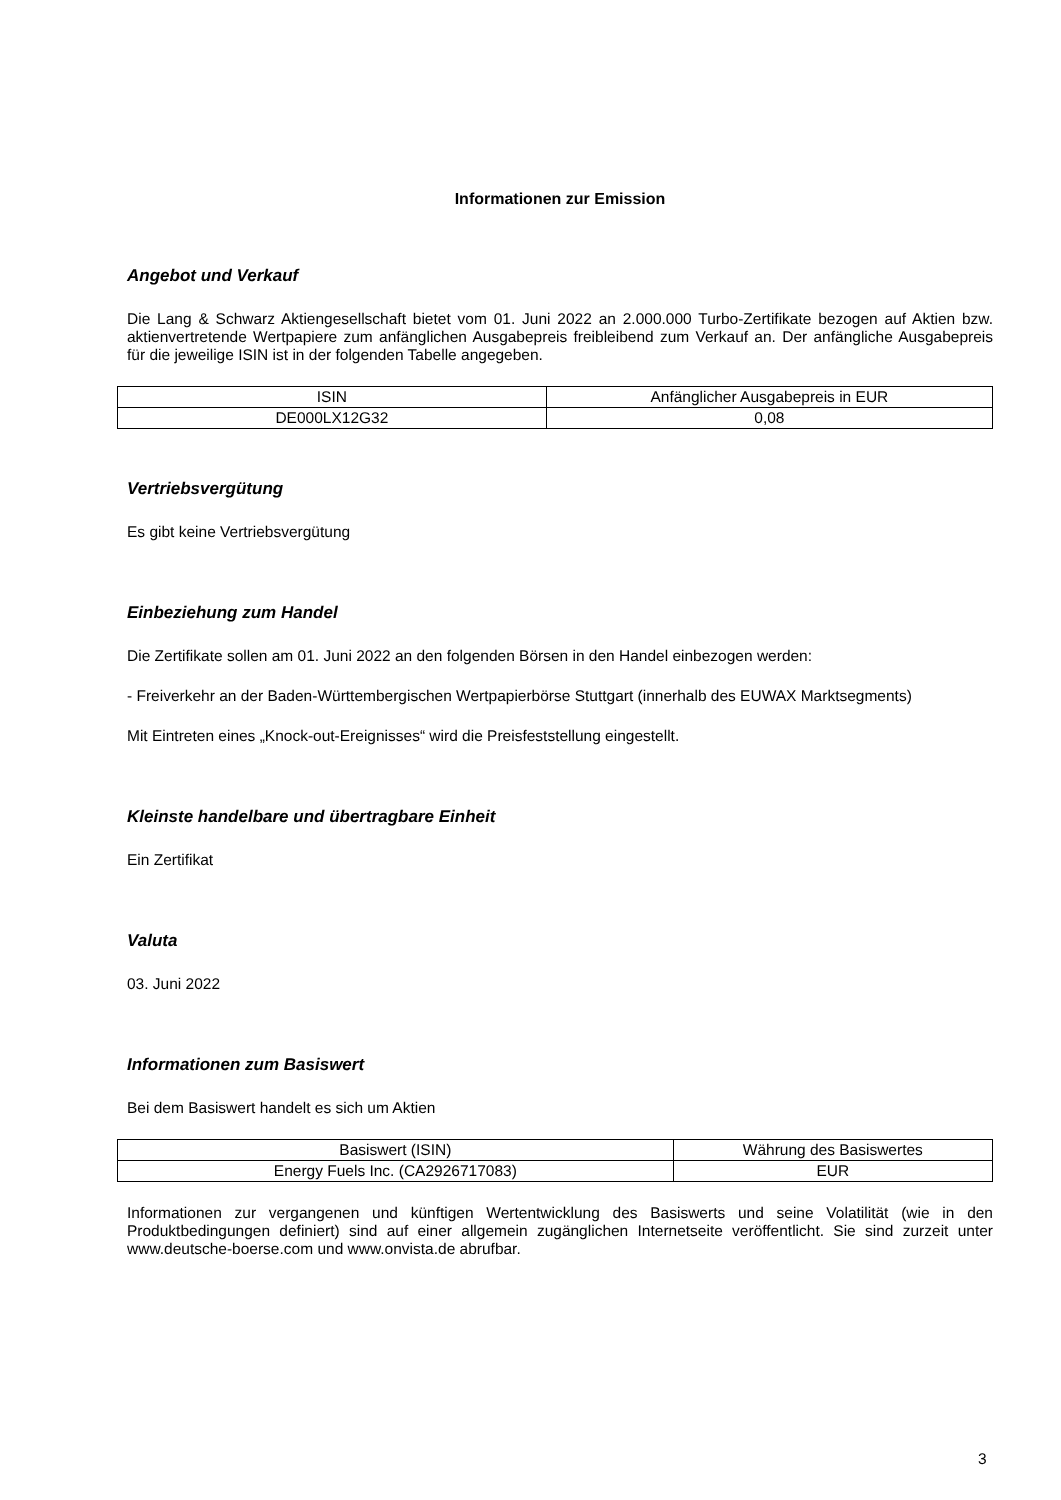Informationen zur Emission
Angebot und Verkauf
Die Lang & Schwarz Aktiengesellschaft bietet vom 01. Juni 2022 an 2.000.000 Turbo-Zertifikate bezogen auf Aktien bzw. aktienvertretende Wertpapiere zum anfänglichen Ausgabepreis freibleibend zum Verkauf an. Der anfängliche Ausgabepreis für die jeweilige ISIN ist in der folgenden Tabelle angegeben.
| ISIN | Anfänglicher Ausgabepreis in EUR |
| DE000LX12G32 | 0,08 |
Vertriebsvergütung
Es gibt keine Vertriebsvergütung
Einbeziehung zum Handel
Die Zertifikate sollen am 01. Juni 2022 an den folgenden Börsen in den Handel einbezogen werden:
- Freiverkehr an der Baden-Württembergischen Wertpapierbörse Stuttgart (innerhalb des EUWAX Marktsegments)
Mit Eintreten eines „Knock-out-Ereignisses“ wird die Preisfeststellung eingestellt.
Kleinste handelbare und übertragbare Einheit
Ein Zertifikat
Valuta
03. Juni 2022
Informationen zum Basiswert
Bei dem Basiswert handelt es sich um Aktien
| Basiswert (ISIN) | Währung des Basiswertes |
| Energy Fuels Inc. (CA2926717083) | EUR |
Informationen zur vergangenen und künftigen Wertentwicklung des Basiswerts und seine Volatilität (wie in den Produktbedingungen definiert) sind auf einer allgemein zugänglichen Internetseite veröffentlicht. Sie sind zurzeit unter www.deutsche-boerse.com und www.onvista.de abrufbar.
3